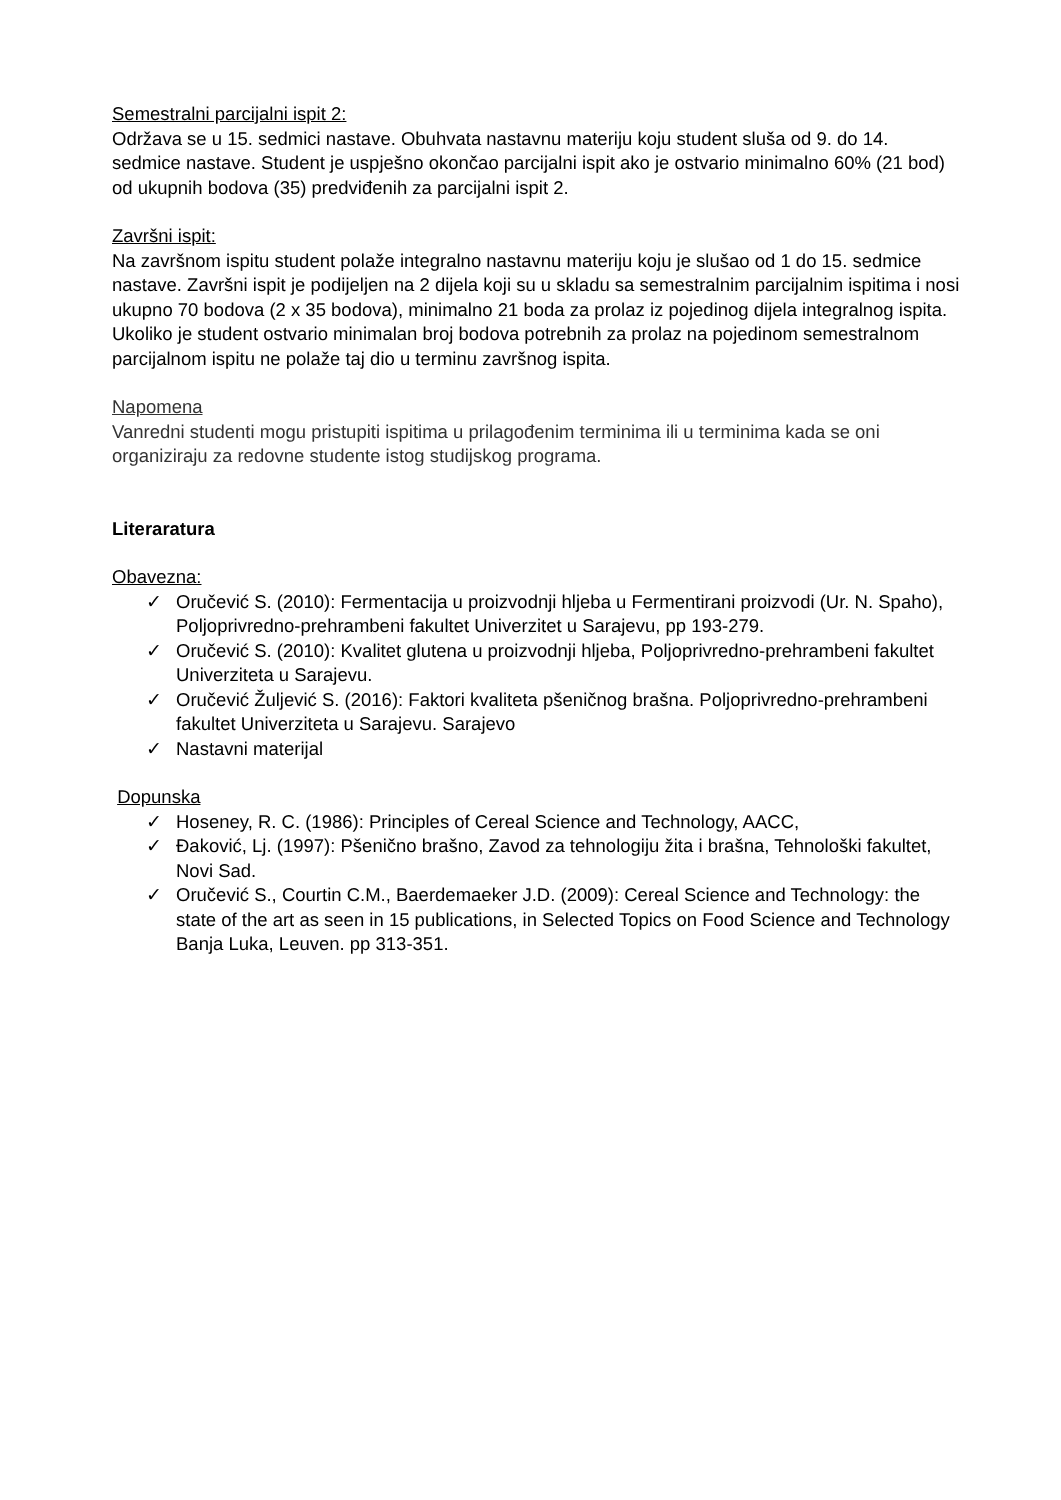Semestralni parcijalni ispit 2:
Održava se u 15. sedmici nastave. Obuhvata nastavnu materiju koju student sluša od 9. do 14. sedmice nastave. Student je uspješno okončao parcijalni ispit ako je ostvario minimalno 60% (21 bod) od ukupnih bodova (35) predviđenih za parcijalni ispit 2.
Završni ispit:
Na završnom ispitu student polaže integralno nastavnu materiju koju je slušao od 1 do 15. sedmice nastave. Završni ispit je podijeljen na 2 dijela koji su u skladu sa semestralnim parcijalnim ispitima i nosi ukupno 70 bodova (2 x 35 bodova), minimalno 21 boda za prolaz iz pojedinog dijela integralnog ispita.
Ukoliko je student ostvario minimalan broj bodova potrebnih za prolaz na pojedinom semestralnom parcijalnom ispitu ne polaže taj dio u terminu završnog ispita.
Napomena
Vanredni studenti mogu pristupiti ispitima u prilagođenim terminima ili u terminima kada se oni organiziraju za redovne studente istog studijskog programa.
Literaratura
Obavezna:
✓ Oručević S. (2010): Fermentacija u proizvodnji hljeba u Fermentirani proizvodi (Ur. N. Spaho), Poljoprivredno-prehrambeni fakultet Univerzitet u Sarajevu, pp 193-279.
✓ Oručević S. (2010): Kvalitet glutena u proizvodnji hljeba, Poljoprivredno-prehrambeni fakultet Univerziteta u Sarajevu.
✓ Oručević Žuljević S. (2016): Faktori kvaliteta pšeničnog brašna. Poljoprivredno-prehrambeni fakultet Univerziteta u Sarajevu. Sarajevo
✓ Nastavni materijal
Dopunska
✓ Hoseney, R. C. (1986): Principles of Cereal Science and Technology, AACC,
✓ Đaković, Lj. (1997): Pšenično brašno, Zavod za tehnologiju žita i brašna, Tehnološki fakultet, Novi Sad.
✓ Oručević S., Courtin C.M., Baerdemaeker J.D. (2009): Cereal Science and Technology: the state of the art as seen in 15 publications, in Selected Topics on Food Science and Technology Banja Luka, Leuven. pp 313-351.